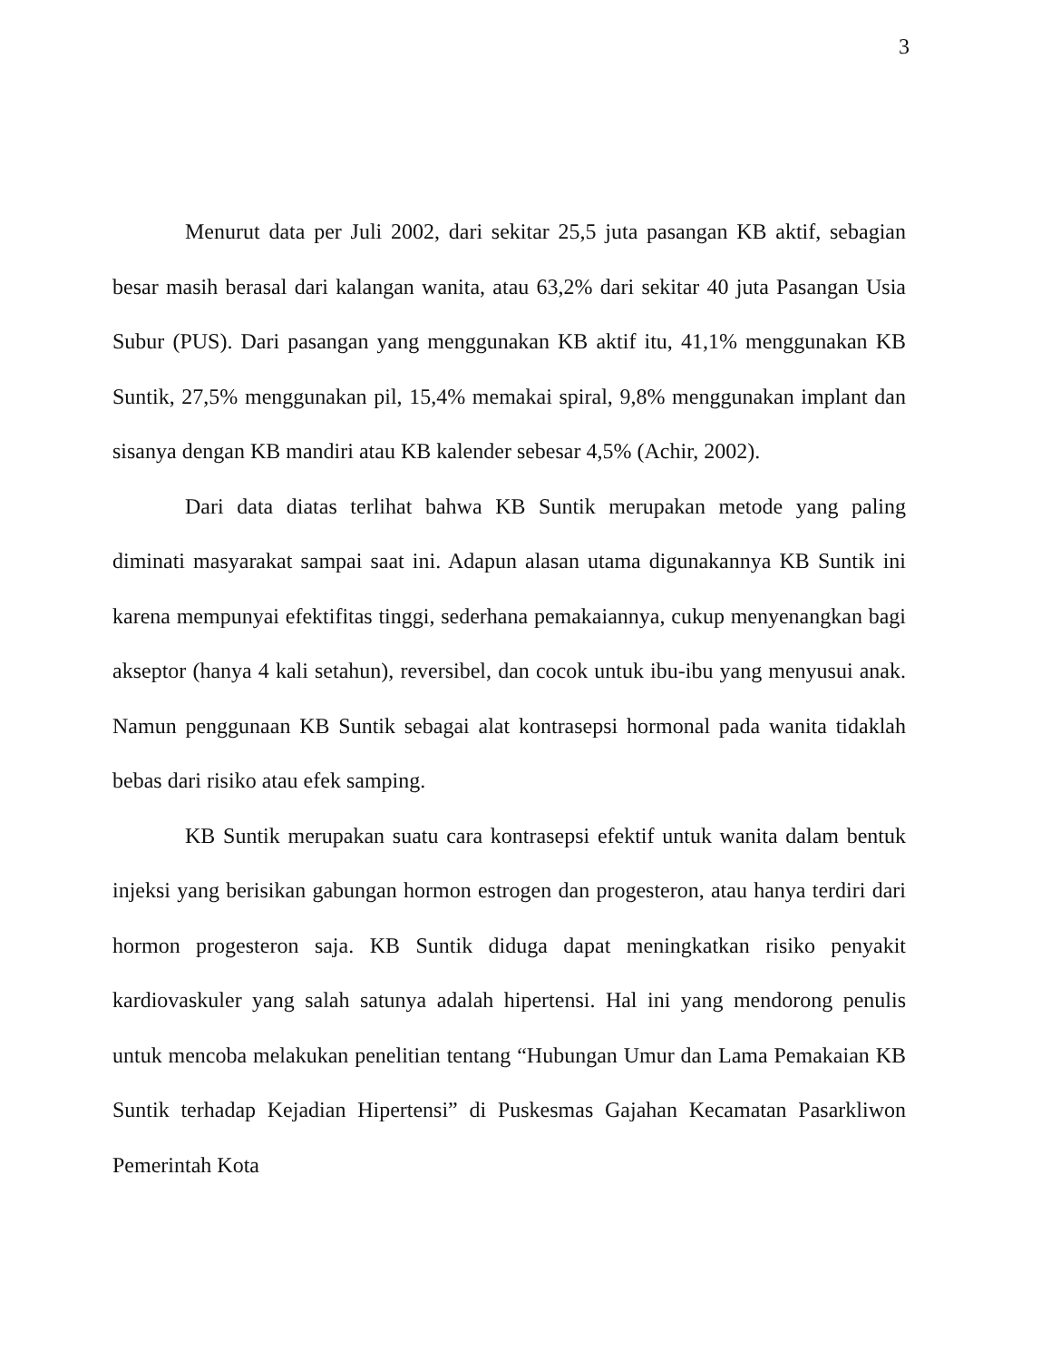3
Menurut data per Juli 2002, dari sekitar 25,5 juta pasangan KB aktif, sebagian besar masih berasal dari kalangan wanita, atau 63,2% dari sekitar 40 juta Pasangan Usia Subur (PUS). Dari pasangan yang menggunakan KB aktif itu, 41,1% menggunakan KB Suntik, 27,5% menggunakan pil, 15,4% memakai spiral, 9,8% menggunakan implant dan sisanya dengan KB mandiri atau KB kalender sebesar 4,5% (Achir, 2002).
Dari data diatas terlihat bahwa KB Suntik merupakan metode yang paling diminati masyarakat sampai saat ini. Adapun alasan utama digunakannya KB Suntik ini karena mempunyai efektifitas tinggi, sederhana pemakaiannya, cukup menyenangkan bagi akseptor (hanya 4 kali setahun), reversibel, dan cocok untuk ibu-ibu yang menyusui anak. Namun penggunaan KB Suntik sebagai alat kontrasepsi hormonal pada wanita tidaklah bebas dari risiko atau efek samping.
KB Suntik merupakan suatu cara kontrasepsi efektif untuk wanita dalam bentuk injeksi yang berisikan gabungan hormon estrogen dan progesteron, atau hanya terdiri dari hormon progesteron saja. KB Suntik diduga dapat meningkatkan risiko penyakit kardiovaskuler yang salah satunya adalah hipertensi. Hal ini yang mendorong penulis untuk mencoba melakukan penelitian tentang “Hubungan Umur dan Lama Pemakaian KB Suntik terhadap Kejadian Hipertensi” di Puskesmas Gajahan Kecamatan Pasarkliwon Pemerintah Kota